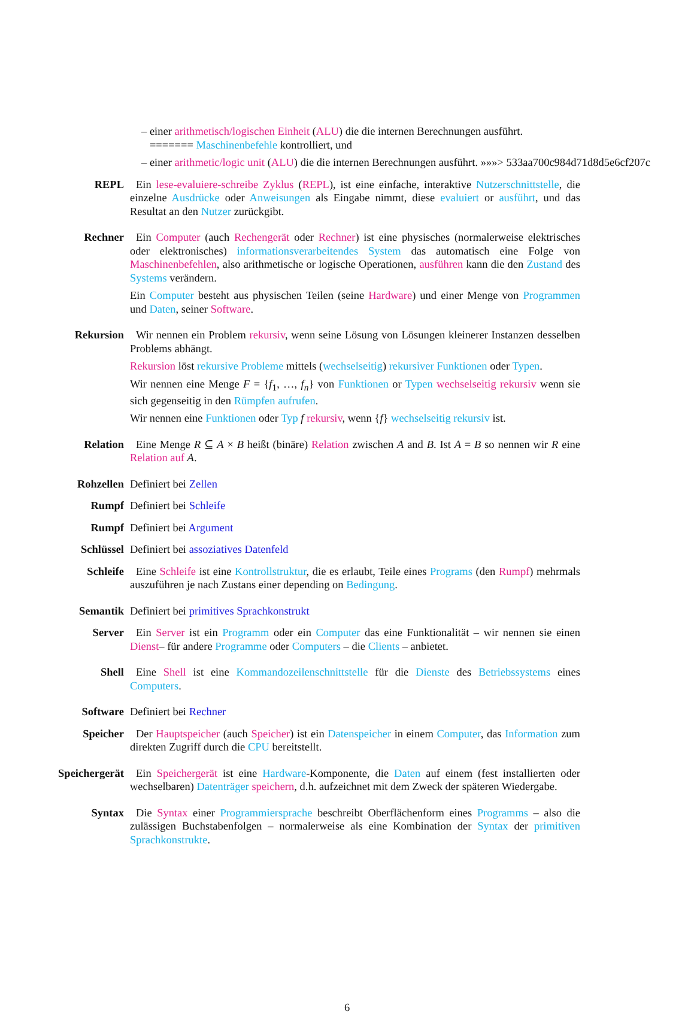– einer arithmetisch/logischen Einheit (ALU) die die internen Berechnungen ausführt.
======= Maschinenbefehle kontrolliert, und
– einer arithmetic/logic unit (ALU) die die internen Berechnungen ausführt. »»»> 533aa700c984d71d8d5e6cf207c
REPL Ein lese-evaluiere-schreibe Zyklus (REPL), ist eine einfache, interaktive Nutzerschnittstelle, die einzelne Ausdrücke oder Anweisungen als Eingabe nimmt, diese evaluiert or ausführt, und das Resultat an den Nutzer zurückgibt.
Rechner Ein Computer (auch Rechengerät oder Rechner) ist eine physisches (normalerweise elektrisches oder elektronisches) informationsverarbeitendes System das automatisch eine Folge von Maschinenbefehlen, also arithmetische or logische Operationen, ausführen kann die den Zustand des Systems verändern.
Ein Computer besteht aus physischen Teilen (seine Hardware) und einer Menge von Programmen und Daten, seiner Software.
Rekursion Wir nennen ein Problem rekursiv, wenn seine Lösung von Lösungen kleinerer Instanzen desselben Problems abhängt.
Rekursion löst rekursive Probleme mittels (wechselseitig) rekursiver Funktionen oder Typen.
Wir nennen eine Menge F = {f<sub>1</sub>, …, f<sub>n</sub>} von Funktionen or Typen wechselseitig rekursiv wenn sie sich gegenseitig in den Rümpfen aufrufen.
Wir nennen eine Funktionen oder Typ f rekursiv, wenn {f} wechselseitig rekursiv ist.
Relation Eine Menge R ⊆ A × B heißt (binäre) Relation zwischen A and B. Ist A = B so nennen wir R eine Relation auf A.
Rohzellen Definiert bei Zellen
Rumpf Definiert bei Schleife
Rumpf Definiert bei Argument
Schlüssel Definiert bei assoziatives Datenfeld
Schleife Eine Schleife ist eine Kontrollstruktur, die es erlaubt, Teile eines Programs (den Rumpf) mehrmals auszuführen je nach Zustans einer depending on Bedingung.
Semantik Definiert bei primitives Sprachkonstrukt
Server Ein Server ist ein Programm oder ein Computer das eine Funktionalität – wir nennen sie einen Dienst– für andere Programme oder Computers – die Clients – anbietet.
Shell Eine Shell ist eine Kommandozeilenschnittstelle für die Dienste des Betriebssystems eines Computers.
Software Definiert bei Rechner
Speicher Der Hauptspeicher (auch Speicher) ist ein Datenspeicher in einem Computer, das Information zum direkten Zugriff durch die CPU bereitstellt.
Speichergerät Ein Speichergerät ist eine Hardware-Komponente, die Daten auf einem (fest installierten oder wechselbaren) Datenträger speichern, d.h. aufzeichnet mit dem Zweck der späteren Wiedergabe.
Syntax Die Syntax einer Programmiersprache beschreibt Oberflächenform eines Programms – also die zulässigen Buchstabenfolgen – normalerweise als eine Kombination der Syntax der primitiven Sprachkonstrukte.
6